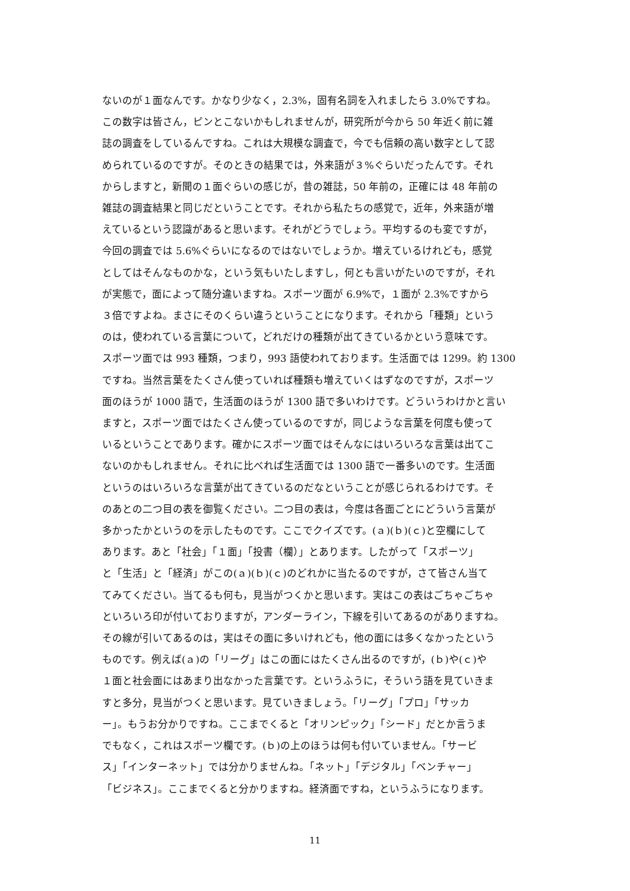ないのが１面なんです。かなり少なく，2.3%，固有名詞を入れましたら 3.0%ですね。
この数字は皆さん，ピンとこないかもしれませんが，研究所が今から 50 年近く前に雑
誌の調査をしているんですね。これは大規模な調査で，今でも信頼の高い数字として認
められているのですが。そのときの結果では，外来語が３%ぐらいだったんです。それ
からしますと，新聞の１面ぐらいの感じが，昔の雑誌，50 年前の，正確には 48 年前の
雑誌の調査結果と同じだということです。それから私たちの感覚で，近年，外来語が増
えているという認識があると思います。それがどうでしょう。平均するのも変ですが，
今回の調査では 5.6%ぐらいになるのではないでしょうか。増えているけれども，感覚
としてはそんなものかな，という気もいたしますし，何とも言いがたいのですが，それ
が実態で，面によって随分違いますね。スポーツ面が 6.9%で，１面が 2.3%ですから
３倍ですよね。まさにそのくらい違うということになります。それから「種類」という
のは，使われている言葉について，どれだけの種類が出てきているかという意味です。
スポーツ面では 993 種類，つまり，993 語使われております。生活面では 1299。約 1300
ですね。当然言葉をたくさん使っていれば種類も増えていくはずなのですが，スポーツ
面のほうが 1000 語で，生活面のほうが 1300 語で多いわけです。どういうわけかと言い
ますと，スポーツ面ではたくさん使っているのですが，同じような言葉を何度も使って
いるということであります。確かにスポーツ面ではそんなにはいろいろな言葉は出てこ
ないのかもしれません。それに比べれば生活面では 1300 語で一番多いのです。生活面
というのはいろいろな言葉が出てきているのだなということが感じられるわけです。そ
のあとの二つ目の表を御覧ください。二つ目の表は，今度は各面ごとにどういう言葉が
多かったかというのを示したものです。ここでクイズです。(ａ)(ｂ)(ｃ)と空欄にして
あります。あと「社会」「１面」「投書（欄）」とあります。したがって「スポーツ」
と「生活」と「経済」がこの(ａ)(ｂ)(ｃ)のどれかに当たるのですが，さて皆さん当て
てみてください。当てるも何も，見当がつくかと思います。実はこの表はごちゃごちゃ
といろいろ印が付いておりますが，アンダーライン，下線を引いてあるのがありますね。
その線が引いてあるのは，実はその面に多いけれども，他の面には多くなかったという
ものです。例えば(ａ)の「リーグ」はこの面にはたくさん出るのですが，(ｂ)や(ｃ)や
１面と社会面にはあまり出なかった言葉です。というふうに，そういう語を見ていきま
すと多分，見当がつくと思います。見ていきましょう。「リーグ」「プロ」「サッカ
ー」。もうお分かりですね。ここまでくると「オリンピック」「シード」だとか言うま
でもなく，これはスポーツ欄です。(ｂ)の上のほうは何も付いていません。「サービ
ス」「インターネット」では分かりませんね。「ネット」「デジタル」「ベンチャー」
「ビジネス」。ここまでくると分かりますね。経済面ですね，というふうになります。
11